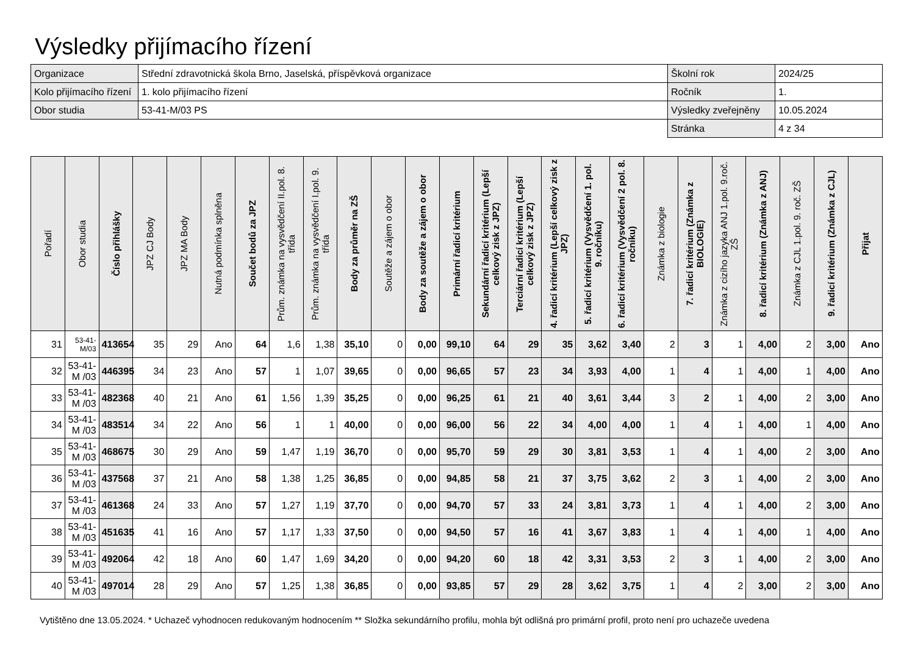Výsledky přijímacího řízení
| Organizace | Střední zdravotnická škola Brno, Jaselská, příspěvková organizace | Školní rok | 2024/25 |
| Kolo přijímacího řízení | 1. kolo přijímacího řízení | Ročník | 1. |
| Obor studia | 53-41-M/03 PS | Výsledky zveřejněny | 10.05.2024 |
| | | Stránka | 4 z 34 |
| Pořadí | Obor studia | Číslo přihlášky | JPZ CJ Body | JPZ MA Body | Nutná podmínka splněna | Součet bodů za JPZ | Prům. známka na vysvědčení II.pol. 8. třída | Prům. známka na vysvědčení I.pol. 9. třída | Body za průměr na ZŠ | Soutěže a zájem o obor | Body za soutěže a zájem o obor | Primární řadicí kritérium | Sekundární řadicí kritérium (Lepší celkový zisk z JPZ) | Terciární řadicí kritérium (Lepší celkový zisk z JPZ) | 4. řadicí kritérium (Lepší celkový zisk z JPZ) | 5. řadicí kritérium (Vysvědčení 1. pol. 9. ročníku) | 6. řadicí kritérium (Vysvědčení 2 pol. 8. ročníku) | Známka z biologie | 7. řadicí kritérium (Známka z BIOLOGIE) | Známka z cizího jazyka ANJ 1.pol. 9.roč. ZŠ | 8. řadicí kritérium (Známka z ANJ) | Známka z CJL 1.pol. 9. roč. ZŠ | 9. řadicí kritérium (Známka z CJL) | Přijat |
| --- | --- | --- | --- | --- | --- | --- | --- | --- | --- | --- | --- | --- | --- | --- | --- | --- | --- | --- | --- | --- | --- | --- | --- | --- |
| 31 | 53-41-M/03 | 413654 | 35 | 29 | Ano | 64 | 1,6 | 1,38 | 35,10 | 0 | 0,00 | 99,10 | 64 | 29 | 35 | 3,62 | 3,40 | 2 | 3 | 1 | 4,00 | 2 | 3,00 | Ano |
| 32 | 53-41-M /03 | 446395 | 34 | 23 | Ano | 57 | 1 | 1,07 | 39,65 | 0 | 0,00 | 96,65 | 57 | 23 | 34 | 3,93 | 4,00 | 1 | 4 | 1 | 4,00 | 1 | 4,00 | Ano |
| 33 | 53-41-M /03 | 482368 | 40 | 21 | Ano | 61 | 1,56 | 1,39 | 35,25 | 0 | 0,00 | 96,25 | 61 | 21 | 40 | 3,61 | 3,44 | 3 | 2 | 1 | 4,00 | 2 | 3,00 | Ano |
| 34 | 53-41-M /03 | 483514 | 34 | 22 | Ano | 56 | 1 | 1 | 40,00 | 0 | 0,00 | 96,00 | 56 | 22 | 34 | 4,00 | 4,00 | 1 | 4 | 1 | 4,00 | 1 | 4,00 | Ano |
| 35 | 53-41-M /03 | 468675 | 30 | 29 | Ano | 59 | 1,47 | 1,19 | 36,70 | 0 | 0,00 | 95,70 | 59 | 29 | 30 | 3,81 | 3,53 | 1 | 4 | 1 | 4,00 | 2 | 3,00 | Ano |
| 36 | 53-41-M /03 | 437568 | 37 | 21 | Ano | 58 | 1,38 | 1,25 | 36,85 | 0 | 0,00 | 94,85 | 58 | 21 | 37 | 3,75 | 3,62 | 2 | 3 | 1 | 4,00 | 2 | 3,00 | Ano |
| 37 | 53-41-M /03 | 461368 | 24 | 33 | Ano | 57 | 1,27 | 1,19 | 37,70 | 0 | 0,00 | 94,70 | 57 | 33 | 24 | 3,81 | 3,73 | 1 | 4 | 1 | 4,00 | 2 | 3,00 | Ano |
| 38 | 53-41-M /03 | 451635 | 41 | 16 | Ano | 57 | 1,17 | 1,33 | 37,50 | 0 | 0,00 | 94,50 | 57 | 16 | 41 | 3,67 | 3,83 | 1 | 4 | 1 | 4,00 | 1 | 4,00 | Ano |
| 39 | 53-41-M /03 | 492064 | 42 | 18 | Ano | 60 | 1,47 | 1,69 | 34,20 | 0 | 0,00 | 94,20 | 60 | 18 | 42 | 3,31 | 3,53 | 2 | 3 | 1 | 4,00 | 2 | 3,00 | Ano |
| 40 | 53-41-M /03 | 497014 | 28 | 29 | Ano | 57 | 1,25 | 1,38 | 36,85 | 0 | 0,00 | 93,85 | 57 | 29 | 28 | 3,62 | 3,75 | 1 | 4 | 2 | 3,00 | 2 | 3,00 | Ano |
Vytištěno dne 13.05.2024. * Uchazeč vyhodnocen redukovaným hodnocením ** Složka sekundárního profilu, mohla být odlišná pro primární profil, proto není pro uchazeče uvedena